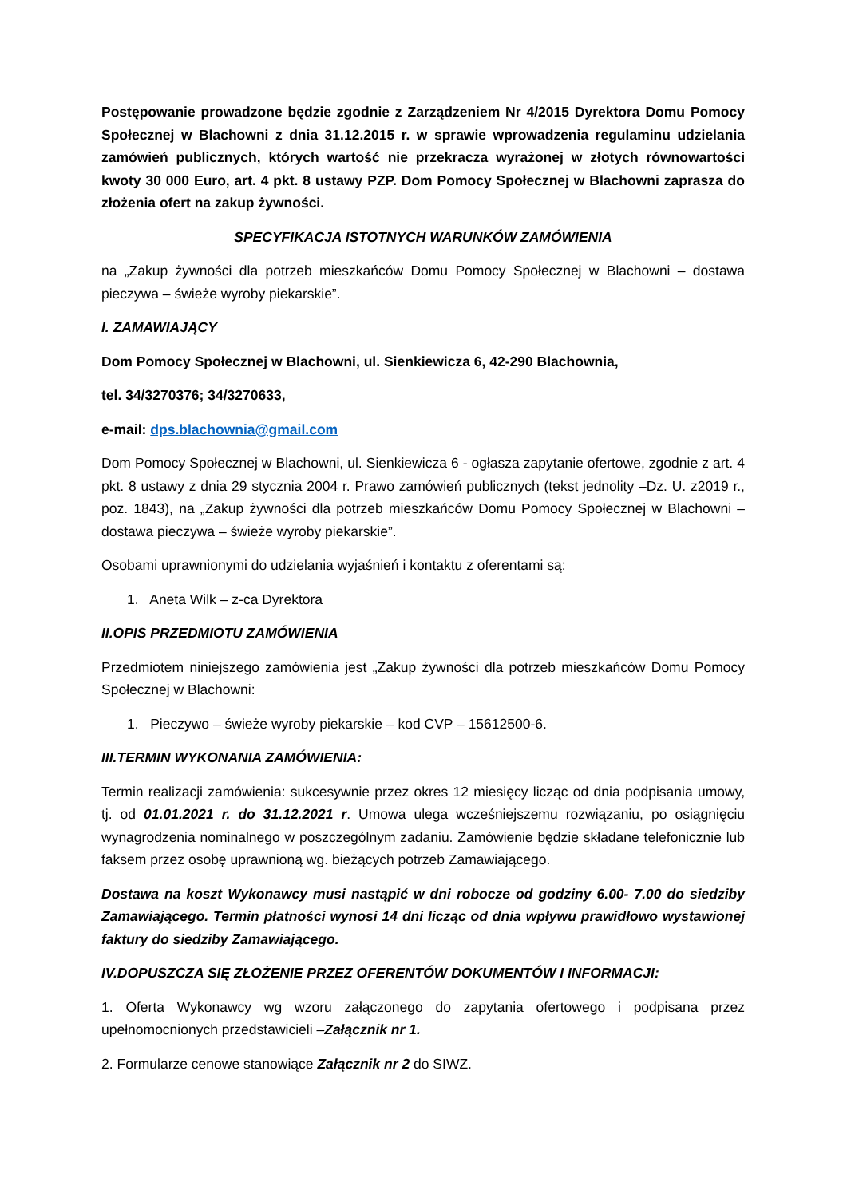Postępowanie prowadzone będzie zgodnie z Zarządzeniem Nr 4/2015 Dyrektora Domu Pomocy Społecznej w Blachowni z dnia 31.12.2015 r. w sprawie wprowadzenia regulaminu udzielania zamówień publicznych, których wartość nie przekracza wyrażonej w złotych równowartości kwoty 30 000 Euro, art. 4 pkt. 8 ustawy PZP. Dom Pomocy Społecznej w Blachowni zaprasza do złożenia ofert na zakup żywności.
SPECYFIKACJA ISTOTNYCH WARUNKÓW ZAMÓWIENIA
na „Zakup żywności dla potrzeb mieszkańców Domu Pomocy Społecznej w Blachowni – dostawa pieczywa – świeże wyroby piekarskie”.
I. ZAMAWIAJĄCY
Dom Pomocy Społecznej w Blachowni, ul. Sienkiewicza 6, 42-290 Blachownia,
tel. 34/3270376; 34/3270633,
e-mail: dps.blachownia@gmail.com
Dom Pomocy Społecznej w Blachowni, ul. Sienkiewicza 6 - ogłasza zapytanie ofertowe, zgodnie z art. 4 pkt. 8 ustawy z dnia 29 stycznia 2004 r. Prawo zamówień publicznych (tekst jednolity –Dz. U. z2019 r., poz. 1843), na „Zakup żywności dla potrzeb mieszkańców Domu Pomocy Społecznej w Blachowni – dostawa pieczywa – świeże wyroby piekarskie”.
Osobami uprawnionymi do udzielania wyjaśnień i kontaktu z oferentami są:
1. Aneta Wilk – z-ca Dyrektora
II.OPIS PRZEDMIOTU ZAMÓWIENIA
Przedmiotem niniejszego zamówienia jest „Zakup żywności dla potrzeb mieszkańców Domu Pomocy Społecznej w Blachowni:
1. Pieczywo – świeże wyroby piekarskie – kod CVP – 15612500-6.
III.TERMIN WYKONANIA ZAMÓWIENIA:
Termin realizacji zamówienia: sukcesywnie przez okres 12 miesięcy licząc od dnia podpisania umowy, tj. od 01.01.2021 r. do 31.12.2021 r. Umowa ulega wcześniejszemu rozwiązaniu, po osiągnięciu wynagrodzenia nominalnego w poszczególnym zadaniu. Zamówienie będzie składane telefonicznie lub faksem przez osobę uprawnioną wg. bieżących potrzeb Zamawiającego.
Dostawa na koszt Wykonawcy musi nastąpić w dni robocze od godziny 6.00- 7.00 do siedziby Zamawiającego. Termin płatności wynosi 14 dni licząc od dnia wpływu prawidłowo wystawionej faktury do siedziby Zamawiającego.
IV.DOPUSZCZA SIĘ ZŁOŻENIE PRZEZ OFERENTÓW DOKUMENTÓW I INFORMACJI:
1. Oferta Wykonawcy wg wzoru załączonego do zapytania ofertowego i podpisana przez upełnomocnionych przedstawicieli –Załącznik nr 1.
2. Formularze cenowe stanowiące Załącznik nr 2 do SIWZ.